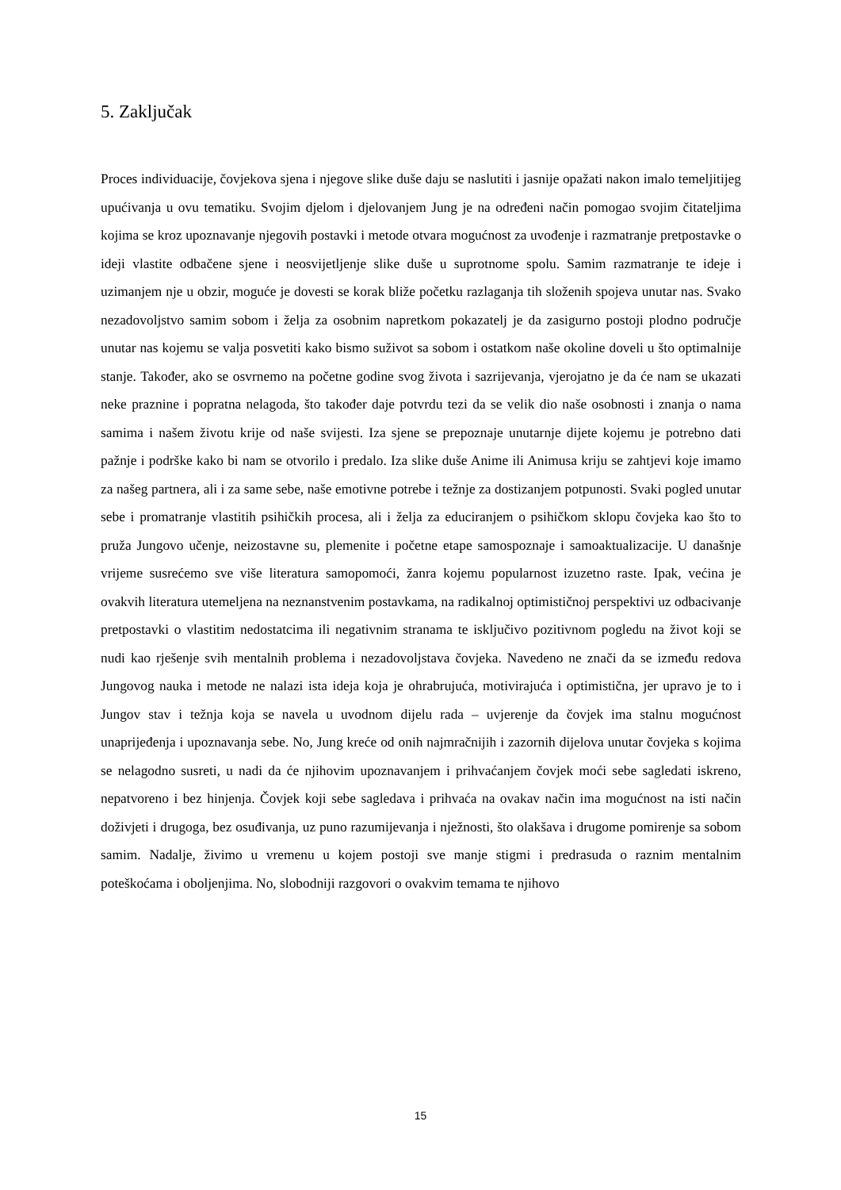5. Zaključak
Proces individuacije, čovjekova sjena i njegove slike duše daju se naslutiti i jasnije opažati nakon imalo temeljitijeg upućivanja u ovu tematiku. Svojim djelom i djelovanjem Jung je na određeni način pomogao svojim čitateljima kojima se kroz upoznavanje njegovih postavki i metode otvara mogućnost za uvođenje i razmatranje pretpostavke o ideji vlastite odbačene sjene i neosvijetljenje slike duše u suprotnome spolu. Samim razmatranje te ideje i uzimanjem nje u obzir, moguće je dovesti se korak bliže početku razlaganja tih složenih spojeva unutar nas. Svako nezadovoljstvo samim sobom i želja za osobnim napretkom pokazatelj je da zasigurno postoji plodno područje unutar nas kojemu se valja posvetiti kako bismo suživot sa sobom i ostatkom naše okoline doveli u što optimalnije stanje. Također, ako se osvrnemo na početne godine svog života i sazrijevanja, vjerojatno je da će nam se ukazati neke praznine i popratna nelagoda, što također daje potvrdu tezi da se velik dio naše osobnosti i znanja o nama samima i našem životu krije od naše svijesti. Iza sjene se prepoznaje unutarnje dijete kojemu je potrebno dati pažnje i podrške kako bi nam se otvorilo i predalo. Iza slike duše Anime ili Animusa kriju se zahtjevi koje imamo za našeg partnera, ali i za same sebe, naše emotivne potrebe i težnje za dostizanjem potpunosti. Svaki pogled unutar sebe i promatranje vlastitih psihičkih procesa, ali i želja za educiranjem o psihičkom sklopu čovjeka kao što to pruža Jungovo učenje, neizostavne su, plemenite i početne etape samospoznaje i samoaktualizacije. U današnje vrijeme susrećemo sve više literatura samopomoći, žanra kojemu popularnost izuzetno raste. Ipak, većina je ovakvih literatura utemeljena na neznanstvenim postavkama, na radikalnoj optimističnoj perspektivi uz odbacivanje pretpostavki o vlastitim nedostatcima ili negativnim stranama te isključivo pozitivnom pogledu na život koji se nudi kao rješenje svih mentalnih problema i nezadovoljstava čovjeka. Navedeno ne znači da se između redova Jungovog nauka i metode ne nalazi ista ideja koja je ohrabrujuća, motivirajuća i optimistična, jer upravo je to i Jungov stav i težnja koja se navela u uvodnom dijelu rada – uvjerenje da čovjek ima stalnu mogućnost unaprijeđenja i upoznavanja sebe. No, Jung kreće od onih najmračnijih i zazornih dijelova unutar čovjeka s kojima se nelagodno susreti, u nadi da će njihovim upoznavanjem i prihvaćanjem čovjek moći sebe sagledati iskreno, nepatvoreno i bez hinjenja. Čovjek koji sebe sagledava i prihvaća na ovakav način ima mogućnost na isti način doživjeti i drugoga, bez osuđivanja, uz puno razumijevanja i nježnosti, što olakšava i drugome pomirenje sa sobom samim. Nadalje, živimo u vremenu u kojem postoji sve manje stigmi i predrasuda o raznim mentalnim poteškoćama i oboljenjima. No, slobodniji razgovori o ovakvim temama te njihovo
15